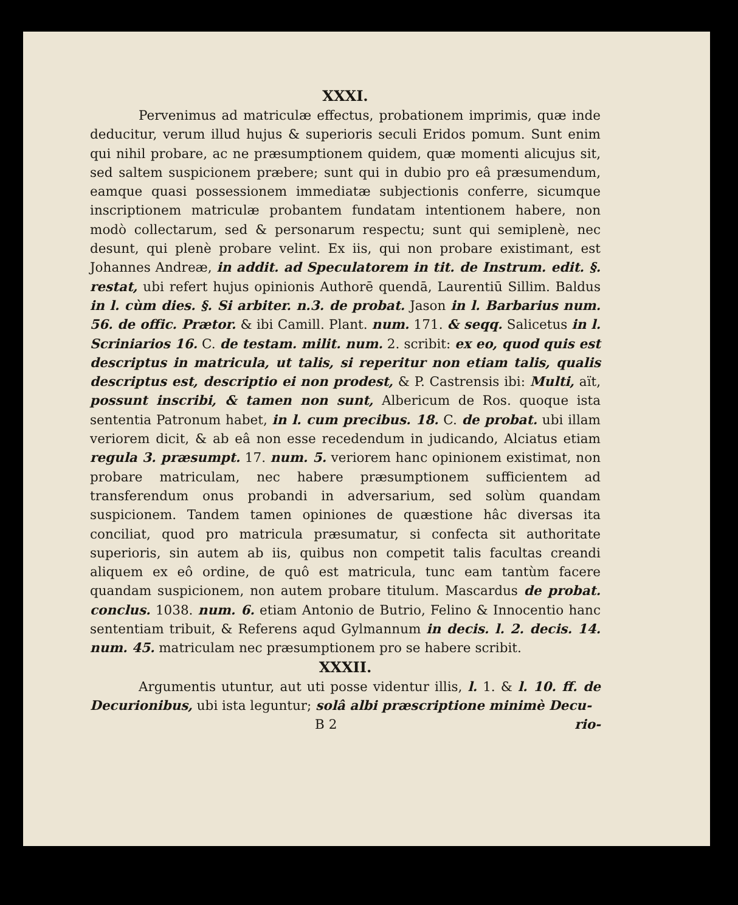XXXI.
Pervenimus ad matriculæ effectus, probationem imprimis, quæ inde deducitur, verum illud hujus & superioris seculi Eridos pomum. Sunt enim qui nihil probare, ac ne præsumptionem quidem, quæ momenti alicujus sit, sed saltem suspicionem præbere; sunt qui in dubio pro eâ præsumendum, eamque quasi possessionem immediatæ subjectionis conferre, sicumque inscriptionem matriculæ probantem fundatam intentionem habere, non modò collectarum, sed & personarum respectu; sunt qui semiplenè, nec desunt, qui plenè probare velint. Ex iis, qui non probare existimant, est Johannes Andreæ, in addit. ad Speculatorem in tit. de Instrum. edit. §. restat, ubi refert hujus opinionis Authorē quendā, Laurentiū Sillim. Baldus in l. cùm dies. §. Si arbiter. n.3. de probat. Jason in l. Barbarius num. 56. de offic. Prætor. & ibi Camill. Plant. num. 171. & seqq. Salicetus in l. Scriniarios 16. C. de testam. milit. num. 2. scribit: ex eo, quod quis est descriptus in matricula, ut talis, si reperitur non etiam talis, qualis descriptus est, descriptio ei non prodest, & P. Castrensis ibi: Multi, aït, possunt inscribi, & tamen non sunt, Albericum de Ros. quoque ista sententia Patronum habet, in l. cum precibus. 18. C. de probat. ubi illam veriorem dicit, & ab eâ non esse recedendum in judicando, Alciatus etiam regula 3. præsumpt. 17. num. 5. veriorem hanc opinionem existimat, non probare matriculam, nec habere præsumptionem sufficientem ad transferendum onus probandi in adversarium, sed solùm quandam suspicionem. Tandem tamen opiniones de quæstione hâc diversas ita conciliat, quod pro matricula præsumatur, si confecta sit authoritate superioris, sin autem ab iis, quibus non competit talis facultas creandi aliquem ex eô ordine, de quô est matricula, tunc eam tantùm facere quandam suspicionem, non autem probare titulum. Mascardus de probat. conclus. 1038. num. 6. etiam Antonio de Butrio, Felino & Innocentio hanc sententiam tribuit, & Referens aqud Gylmannum in decis. l. 2. decis. 14. num. 45. matriculam nec præsumptionem pro se habere scribit.
XXXII.
Argumentis utuntur, aut uti posse videntur illis, l. 1. & l. 10. ff. de Decurionibus, ubi ista leguntur; solâ albi præscriptione minimè Decu-
B 2 rio-